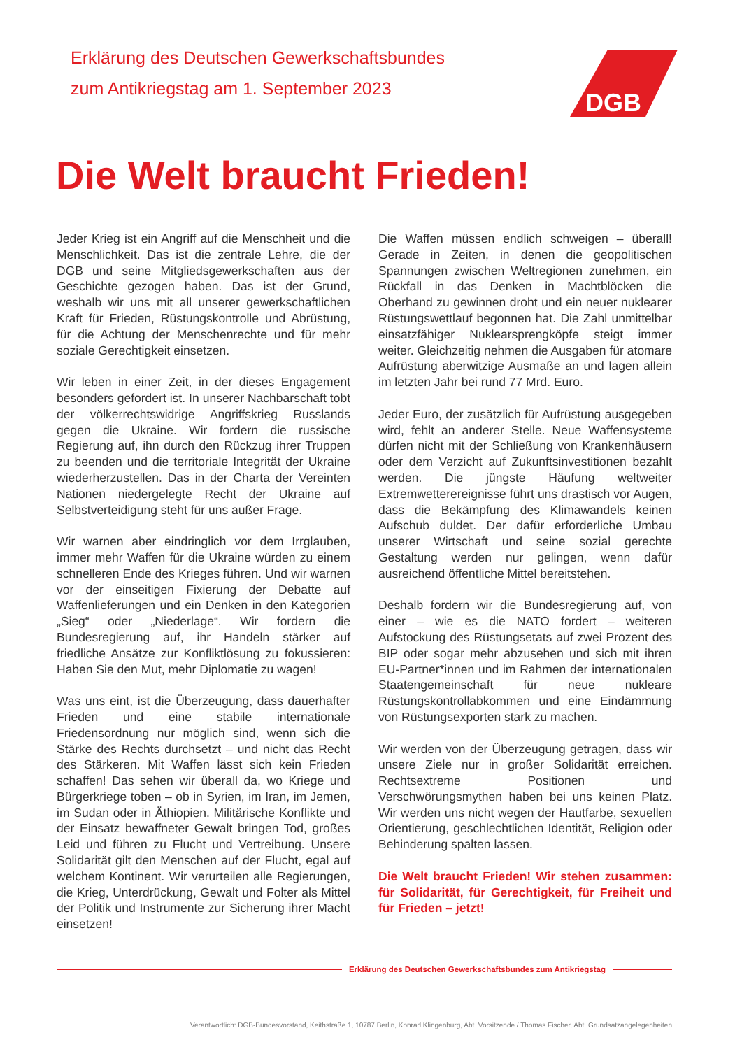Erklärung des Deutschen Gewerkschaftsbundes
zum Antikriegstag am 1. September 2023
DGB
Die Welt braucht Frieden!
Jeder Krieg ist ein Angriff auf die Menschheit und die Menschlichkeit. Das ist die zentrale Lehre, die der DGB und seine Mitgliedsgewerkschaften aus der Geschichte gezogen haben. Das ist der Grund, weshalb wir uns mit all unserer gewerkschaftlichen Kraft für Frieden, Rüstungskontrolle und Abrüstung, für die Achtung der Menschenrechte und für mehr soziale Gerechtigkeit einsetzen.
Wir leben in einer Zeit, in der dieses Engagement besonders gefordert ist. In unserer Nachbarschaft tobt der völkerrechtswidrige Angriffskrieg Russlands gegen die Ukraine. Wir fordern die russische Regierung auf, ihn durch den Rückzug ihrer Truppen zu beenden und die territoriale Integrität der Ukraine wiederherzustellen. Das in der Charta der Vereinten Nationen niedergelegte Recht der Ukraine auf Selbstverteidigung steht für uns außer Frage.
Wir warnen aber eindringlich vor dem Irrglauben, immer mehr Waffen für die Ukraine würden zu einem schnelleren Ende des Krieges führen. Und wir warnen vor der einseitigen Fixierung der Debatte auf Waffenlieferungen und ein Denken in den Kategorien „Sieg“ oder „Niederlage“. Wir fordern die Bundesregierung auf, ihr Handeln stärker auf friedliche Ansätze zur Konfliktlösung zu fokussieren: Haben Sie den Mut, mehr Diplomatie zu wagen!
Was uns eint, ist die Überzeugung, dass dauerhafter Frieden und eine stabile internationale Friedensordnung nur möglich sind, wenn sich die Stärke des Rechts durchsetzt – und nicht das Recht des Stärkeren. Mit Waffen lässt sich kein Frieden schaffen! Das sehen wir überall da, wo Kriege und Bürgerkriege toben – ob in Syrien, im Iran, im Jemen, im Sudan oder in Äthiopien. Militärische Konflikte und der Einsatz bewaffneter Gewalt bringen Tod, großes Leid und führen zu Flucht und Vertreibung. Unsere Solidarität gilt den Menschen auf der Flucht, egal auf welchem Kontinent. Wir verurteilen alle Regierungen, die Krieg, Unterdrückung, Gewalt und Folter als Mittel der Politik und Instrumente zur Sicherung ihrer Macht einsetzen!
Die Waffen müssen endlich schweigen – überall! Gerade in Zeiten, in denen die geopolitischen Spannungen zwischen Weltregionen zunehmen, ein Rückfall in das Denken in Machtblöcken die Oberhand zu gewinnen droht und ein neuer nuklearer Rüstungswettlauf begonnen hat. Die Zahl unmittelbar einsatzfähiger Nuklearsprengköpfe steigt immer weiter. Gleichzeitig nehmen die Ausgaben für atomare Aufrüstung aberwitzige Ausmaße an und lagen allein im letzten Jahr bei rund 77 Mrd. Euro.
Jeder Euro, der zusätzlich für Aufrüstung ausgegeben wird, fehlt an anderer Stelle. Neue Waffensysteme dürfen nicht mit der Schließung von Krankenhäusern oder dem Verzicht auf Zukunftsinvestitionen bezahlt werden. Die jüngste Häufung weltweiter Extremwetterereignisse führt uns drastisch vor Augen, dass die Bekämpfung des Klimawandels keinen Aufschub duldet. Der dafür erforderliche Umbau unserer Wirtschaft und seine sozial gerechte Gestaltung werden nur gelingen, wenn dafür ausreichend öffentliche Mittel bereitstehen.
Deshalb fordern wir die Bundesregierung auf, von einer – wie es die NATO fordert – weiteren Aufstockung des Rüstungsetats auf zwei Prozent des BIP oder sogar mehr abzusehen und sich mit ihren EU-Partner*innen und im Rahmen der internationalen Staatengemeinschaft für neue nukleare Rüstungskontrollabkommen und eine Eindämmung von Rüstungsexporten stark zu machen.
Wir werden von der Überzeugung getragen, dass wir unsere Ziele nur in großer Solidarität erreichen. Rechtsextreme Positionen und Verschwörungsmythen haben bei uns keinen Platz. Wir werden uns nicht wegen der Hautfarbe, sexuellen Orientierung, geschlechtlichen Identität, Religion oder Behinderung spalten lassen.
Die Welt braucht Frieden! Wir stehen zusammen: für Solidarität, für Gerechtigkeit, für Freiheit und für Frieden – jetzt!
Erklärung des Deutschen Gewerkschaftsbundes zum Antikriegstag
Verantwortlich: DGB-Bundesvorstand, Keithstraße 1, 10787 Berlin, Konrad Klingenburg, Abt. Vorsitzende / Thomas Fischer, Abt. Grundsatzangelegenheiten